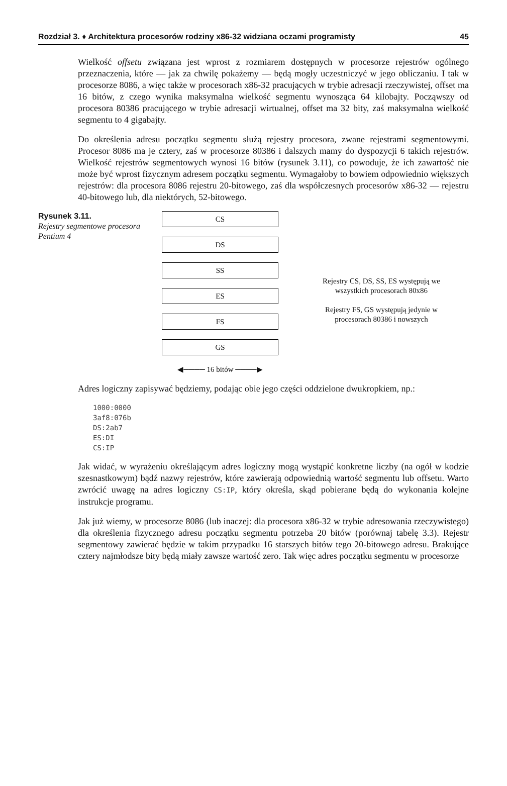Rozdział 3. ♦ Architektura procesorów rodziny x86-32 widziana oczami programisty 45
Wielkość offsetu związana jest wprost z rozmiarem dostępnych w procesorze rejestrów ogólnego przeznaczenia, które — jak za chwilę pokażemy — będą mogły uczestniczyć w jego obliczaniu. I tak w procesorze 8086, a więc także w procesorach x86-32 pracujących w trybie adresacji rzeczywistej, offset ma 16 bitów, z czego wynika maksymalna wielkość segmentu wynosząca 64 kilobajty. Począwszy od procesora 80386 pracującego w trybie adresacji wirtualnej, offset ma 32 bity, zaś maksymalna wielkość segmentu to 4 gigabajty.
Do określenia adresu początku segmentu służą rejestry procesora, zwane rejestrami segmentowymi. Procesor 8086 ma je cztery, zaś w procesorze 80386 i dalszych mamy do dyspozycji 6 takich rejestrów. Wielkość rejestrów segmentowych wynosi 16 bitów (rysunek 3.11), co powoduje, że ich zawartość nie może być wprost fizycznym adresem początku segmentu. Wymagałoby to bowiem odpowiednio większych rejestrów: dla procesora 8086 rejestru 20-bitowego, zaś dla współczesnych procesorów x86-32 — rejestru 40-bitowego lub, dla niektórych, 52-bitowego.
Rysunek 3.11.
Rejestry segmentowe procesora Pentium 4
CS
DS
SS
ES
FS
GS
◀──── 16 bitów ────▶
Rejestry CS, DS, SS, ES występują we wszystkich procesorach 80x86
Rejestry FS, GS występują jedynie w procesorach 80386 i nowszych
Adres logiczny zapisywać będziemy, podając obie jego części oddzielone dwukropkiem, np.:
1000:0000
3af8:076b
DS:2ab7
ES:DI
CS:IP
Jak widać, w wyrażeniu określającym adres logiczny mogą wystąpić konkretne liczby (na ogół w kodzie szesnastkowym) bądź nazwy rejestrów, które zawierają odpowiednią wartość segmentu lub offsetu. Warto zwrócić uwagę na adres logiczny CS:IP, który określa, skąd pobierane będą do wykonania kolejne instrukcje programu.
Jak już wiemy, w procesorze 8086 (lub inaczej: dla procesora x86-32 w trybie adresowania rzeczywistego) dla określenia fizycznego adresu początku segmentu potrzeba 20 bitów (porównaj tabelę 3.3). Rejestr segmentowy zawierać będzie w takim przypadku 16 starszych bitów tego 20-bitowego adresu. Brakujące cztery najmłodsze bity będą miały zawsze wartość zero. Tak więc adres początku segmentu w procesorze